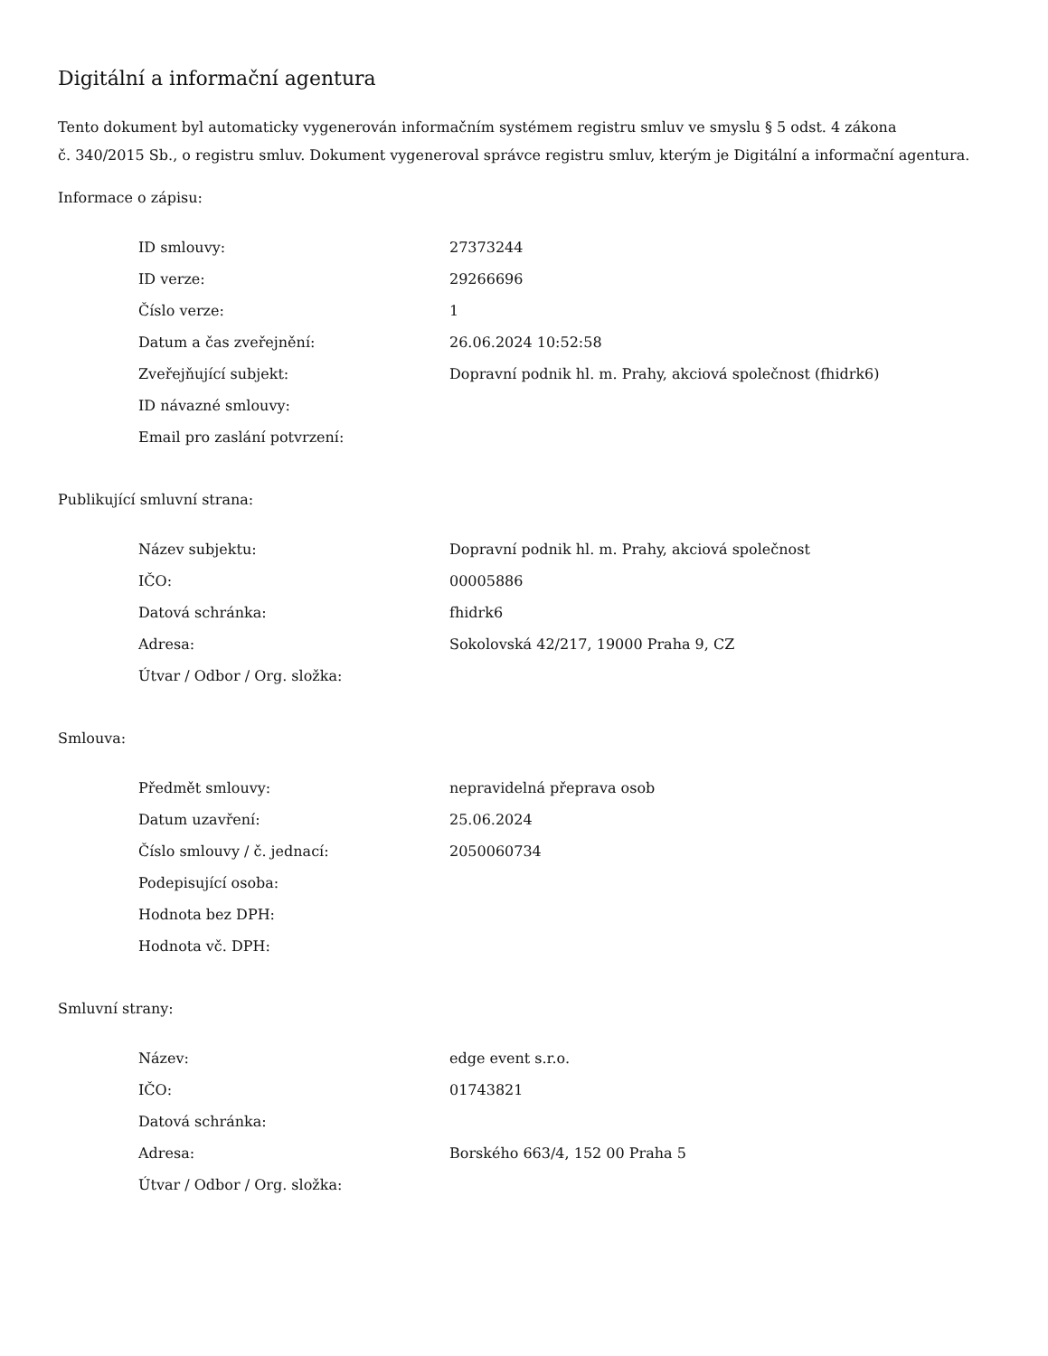Digitální a informační agentura
Tento dokument byl automaticky vygenerován informačním systémem registru smluv ve smyslu § 5 odst. 4 zákona
č. 340/2015 Sb., o registru smluv. Dokument vygeneroval správce registru smluv, kterým je Digitální a informační agentura.
Informace o zápisu:
| ID smlouvy: | 27373244 |
| ID verze: | 29266696 |
| Číslo verze: | 1 |
| Datum a čas zveřejnění: | 26.06.2024 10:52:58 |
| Zveřejňující subjekt: | Dopravní podnik hl. m. Prahy, akciová společnost (fhidrk6) |
| ID návazné smlouvy: | |
| Email pro zaslání potvrzení: | |
Publikující smluvní strana:
| Název subjektu: | Dopravní podnik hl. m. Prahy, akciová společnost |
| IČO: | 00005886 |
| Datová schránka: | fhidrk6 |
| Adresa: | Sokolovská 42/217, 19000 Praha 9, CZ |
| Útvar / Odbor / Org. složka: | |
Smlouva:
| Předmět smlouvy: | nepravidelná přeprava osob |
| Datum uzavření: | 25.06.2024 |
| Číslo smlouvy / č. jednací: | 2050060734 |
| Podepisující osoba: | |
| Hodnota bez DPH: | |
| Hodnota vč. DPH: | |
Smluvní strany:
| Název: | edge event s.r.o. |
| IČO: | 01743821 |
| Datová schránka: | |
| Adresa: | Borského 663/4, 152 00 Praha 5 |
| Útvar / Odbor / Org. složka: | |